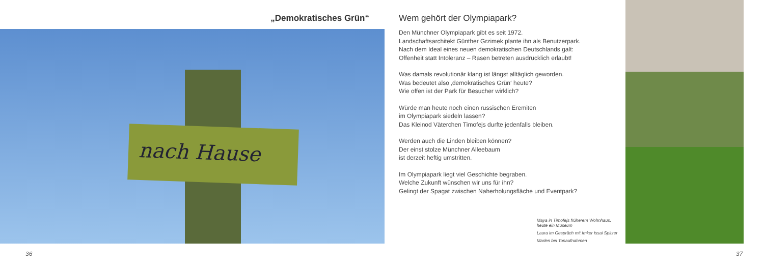„Demokratisches Grün“
nach Hause
36
Wem gehört der Olympiapark?
Den Münchner Olympiapark gibt es seit 1972.
Landschaftsarchitekt Günther Grzimek plante ihn als Benutzerpark.
Nach dem Ideal eines neuen demokratischen Deutschlands galt:
Offenheit statt Intoleranz – Rasen betreten ausdrücklich erlaubt!
Was damals revolutionär klang ist längst alltäglich geworden.
Was bedeutet also ‚demokratisches Grün‘ heute?
Wie offen ist der Park für Besucher wirklich?
Würde man heute noch einen russischen Eremiten
im Olympiapark siedeln lassen?
Das Kleinod Väterchen Timofejs durfte jedenfalls bleiben.
Werden auch die Linden bleiben können?
Der einst stolze Münchner Alleebaum
ist derzeit heftig umstritten.
Im Olympiapark liegt viel Geschichte begraben.
Welche Zukunft wünschen wir uns für ihn?
Gelingt der Spagat zwischen Naherholungsfläche und Eventpark?
Maya in Timofejs früherem Wohnhaus,
heute ein Museum
Laura im Gespräch mit Imker Issai Spitzer
Marlen bei Tonaufnahmen
37